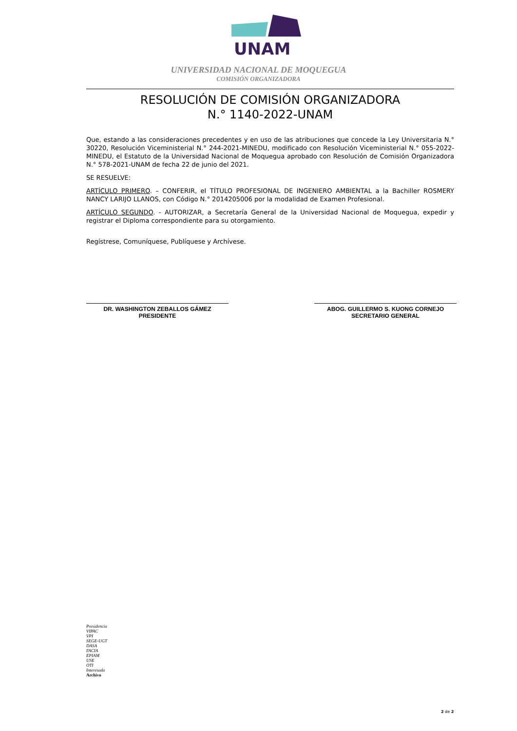UNAM
UNIVERSIDAD NACIONAL DE MOQUEGUA
COMISIÓN ORGANIZADORA
RESOLUCIÓN DE COMISIÓN ORGANIZADORA
N.° 1140-2022-UNAM
Que, estando a las consideraciones precedentes y en uso de las atribuciones que concede la Ley Universitaria N.° 30220, Resolución Viceministerial N.° 244-2021-MINEDU, modificado con Resolución Viceministerial N.° 055-2022-MINEDU, el Estatuto de la Universidad Nacional de Moquegua aprobado con Resolución de Comisión Organizadora N.° 578-2021-UNAM de fecha 22 de junio del 2021.
SE RESUELVE:
ARTÍCULO PRIMERO. – CONFERIR, el TÍTULO PROFESIONAL DE INGENIERO AMBIENTAL a la Bachiller ROSMERY NANCY LARIJO LLANOS, con Código N.° 2014205006 por la modalidad de Examen Profesional.
ARTÍCULO SEGUNDO. - AUTORIZAR, a Secretaría General de la Universidad Nacional de Moquegua, expedir y registrar el Diploma correspondiente para su otorgamiento.
Regístrese, Comuníquese, Publíquese y Archívese.
DR. WASHINGTON ZEBALLOS GÁMEZ
PRESIDENTE
ABOG. GUILLERMO S. KUONG CORNEJO
SECRETARIO GENERAL
Presidencia
VIPAC
VPI
SEGE-UGT
DASA
FACIA
EPIAM
USE
OTI
Interesada
Archivo
2 de 2